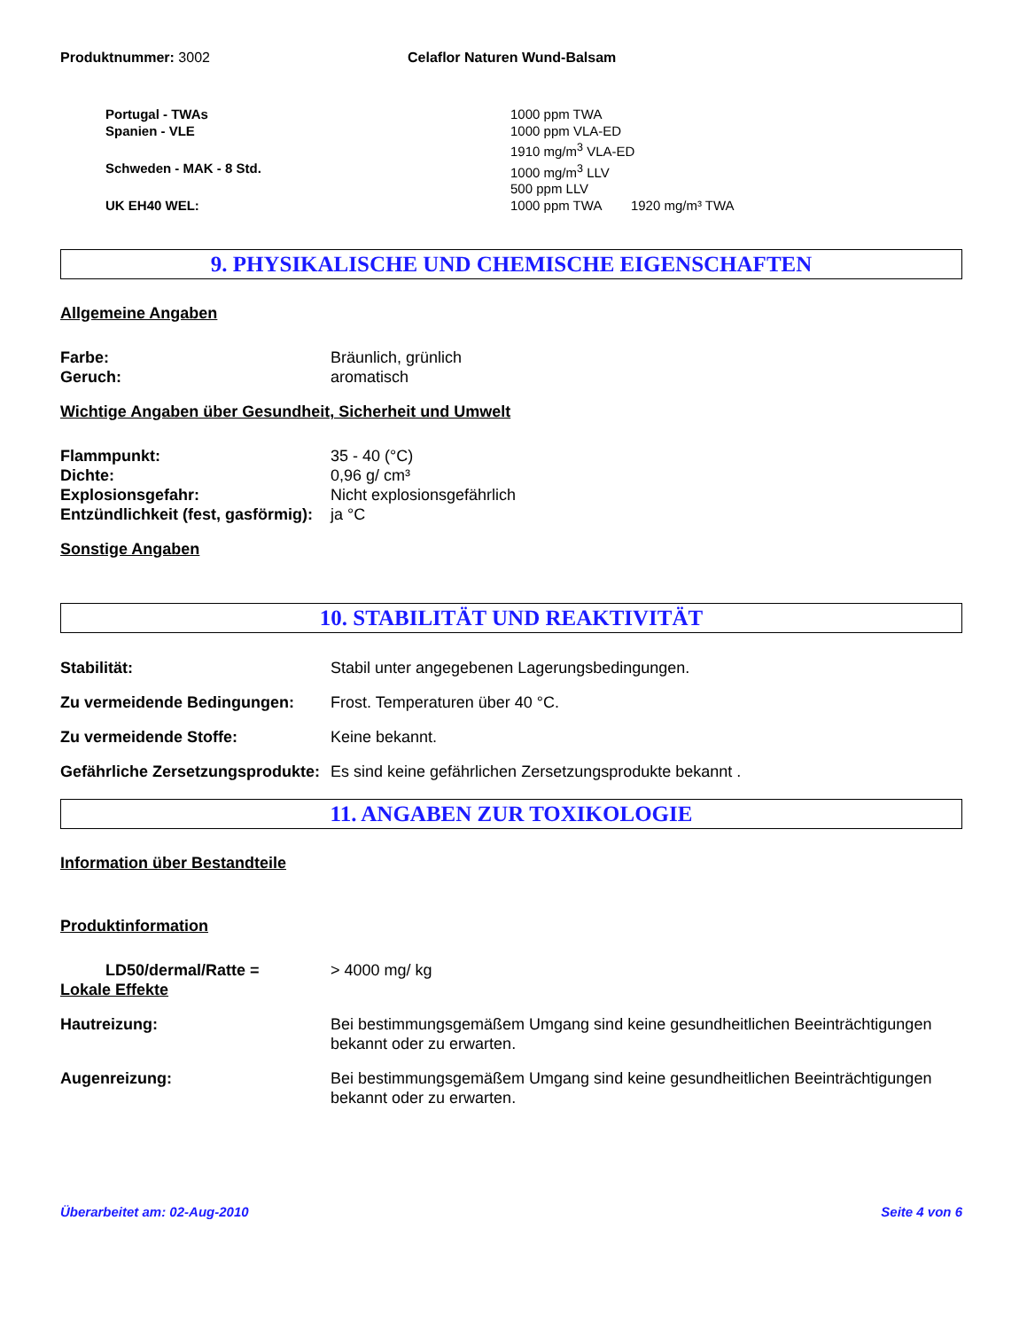Produktnummer: 3002 Celaflor Naturen Wund-Balsam
Portugal - TWAs 1000 ppm TWA
Spanien - VLE 1000 ppm VLA-ED
1910 mg/m<sup>3</sup> VLA-ED
Schweden - MAK - 8 Std. 1000 mg/m<sup>3</sup> LLV
500 ppm LLV
UK EH40 WEL: 1000 ppm TWA 1920 mg/m³ TWA
9. PHYSIKALISCHE UND CHEMISCHE EIGENSCHAFTEN
Allgemeine Angaben
Farbe: Bräunlich, grünlich
Geruch: aromatisch
Wichtige Angaben über Gesundheit, Sicherheit und Umwelt
Flammpunkt: 35 - 40 (°C)
Dichte: 0,96 g/ cm³
Explosionsgefahr: Nicht explosionsgefährlich
Entzündlichkeit (fest, gasförmig):
ja °C
Sonstige Angaben
10. STABILITÄT UND REAKTIVITÄT
Stabilität: Stabil unter angegebenen Lagerungsbedingungen.
Zu vermeidende Bedingungen: Frost. Temperaturen über 40 °C.
Zu vermeidende Stoffe: Keine bekannt.
Gefährliche Zersetzungsprodukte:
Es sind keine gefährlichen Zersetzungsprodukte bekannt .
11. ANGABEN ZUR TOXIKOLOGIE
Information über Bestandteile
Produktinformation
LD50/dermal/Ratte = > 4000 mg/ kg
Lokale Effekte
Hautreizung: Bei bestimmungsgemäßem Umgang sind keine gesundheitlichen Beeinträchtigungen bekannt oder zu erwarten.
Augenreizung: Bei bestimmungsgemäßem Umgang sind keine gesundheitlichen Beeinträchtigungen bekannt oder zu erwarten.
Überarbeitet am: 02-Aug-2010 Seite 4 von 6